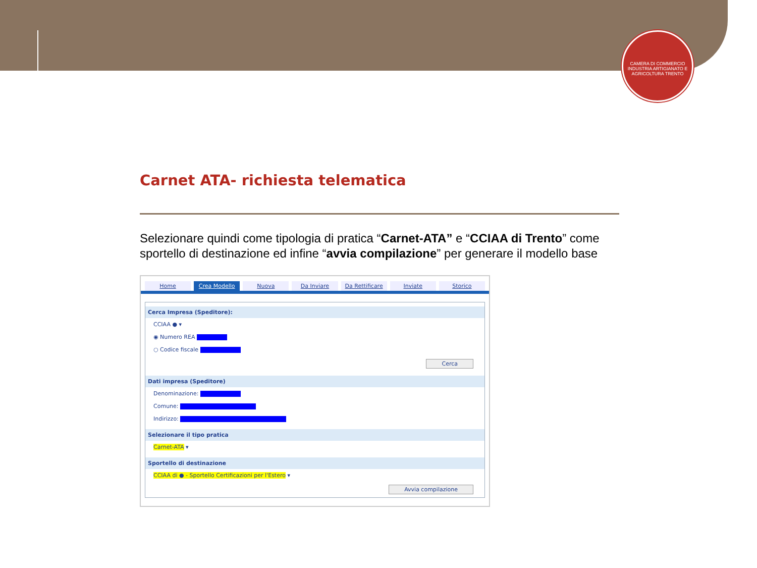CAMERA DI COMMERCIO INDUSTRIA ARTIGIANATO E AGRICOLTURA TRENTO
Carnet ATA- richiesta telematica
Selezionare quindi come tipologia di pratica “Carnet-ATA” e “CCIAA di Trento” come sportello di destinazione ed infine “avvia compilazione” per generare il modello base
Home Crea Modello Nuova Da Inviare Da Rettificare Inviate Storico
Cerca Impresa (Speditore):
CCIAA ● ▾
◉ Numero REA
○ Codice fiscale
Cerca
Dati impresa (Speditore)
Denominazione:
Comune:
Indirizzo:
Selezionare il tipo pratica
Carnet-ATA ▾
Sportello di destinazione
CCIAA di ● - Sportello Certificazioni per l'Estero ▾
Avvia compilazione